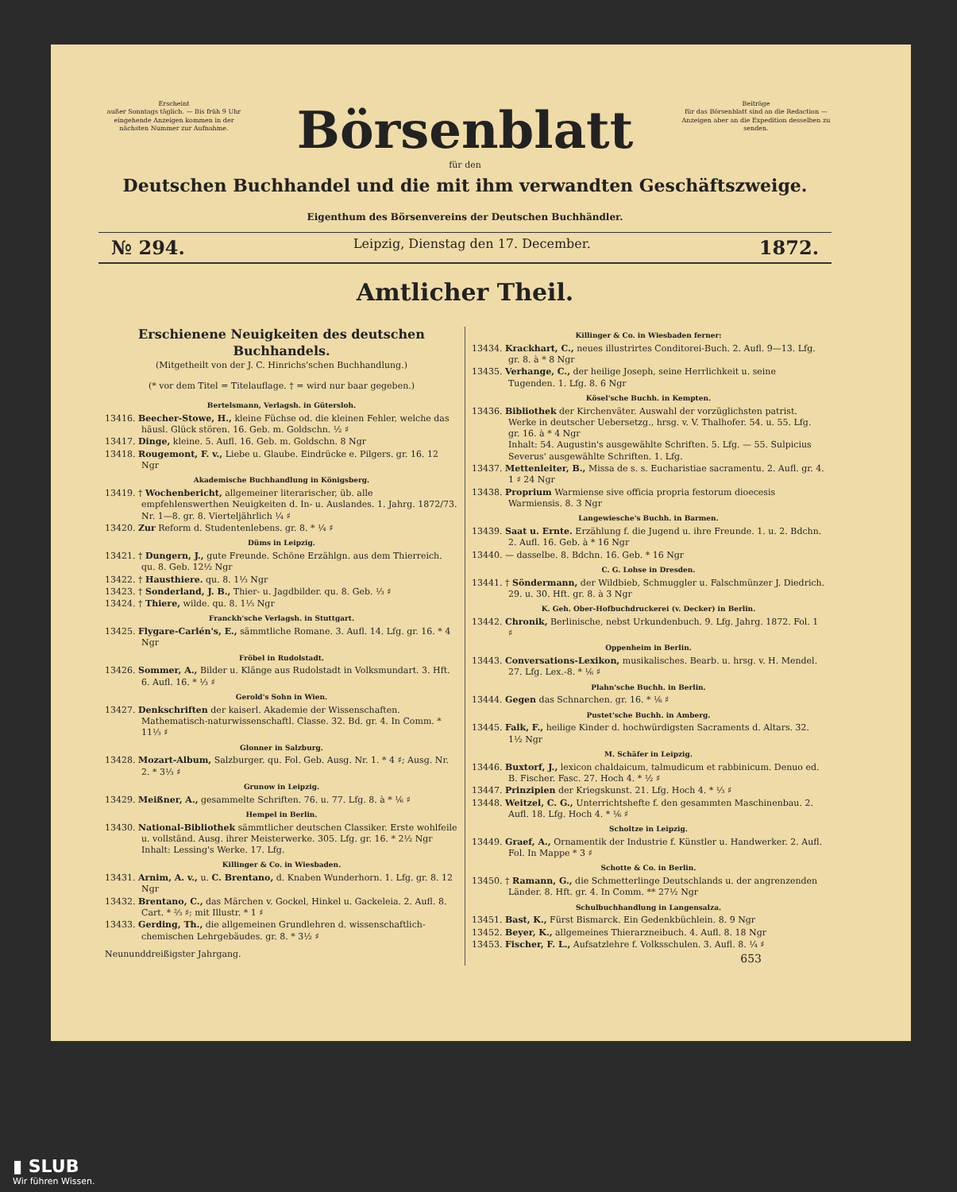Erscheint
außer Sonntags täglich. — Bis früh 9 Uhr eingehende Anzeigen kommen in der nächsten Nummer zur Aufnahme.
Börsenblatt
Beiträge
für das Börsenblatt sind an die Redaction — Anzeigen aber an die Expedition desselben zu senden.
für den
Deutschen Buchhandel und die mit ihm verwandten Geschäftszweige.
Eigenthum des Börsenvereins der Deutschen Buchhändler.
№ 294. Leipzig, Dienstag den 17. December. 1872.
Amtlicher Theil.
Erschienene Neuigkeiten des deutschen Buchhandels.
(Mitgetheilt von der J. C. Hinrichs'schen Buchhandlung.)
(* vor dem Titel = Titelauflage. † = wird nur baar gegeben.)
Bertelsmann, Verlagsh. in Gütersloh.
13416. Beecher-Stowe, H., kleine Füchse od. die kleinen Fehler, welche das häusl. Glück stören. 16. Geb. m. Goldschn. ½ ♯
13417. Dinge, kleine. 5. Aufl. 16. Geb. m. Goldschn. 8 Ngr
13418. Rougemont, F. v., Liebe u. Glaube. Eindrücke e. Pilgers. gr. 16. 12 Ngr
Akademische Buchhandlung in Königsberg.
13419. † Wochenbericht, allgemeiner literarischer, üb. alle empfehlenswerthen Neuigkeiten d. In- u. Auslandes. 1. Jahrg. 1872/73. Nr. 1—8. gr. 8. Vierteljährlich ¼ ♯
13420. Zur Reform d. Studentenlebens. gr. 8. * ¼ ♯
Düms in Leipzig.
13421. † Dungern, J., gute Freunde. Schöne Erzählgn. aus dem Thierreich. qu. 8. Geb. 12½ Ngr
13422. † Hausthiere. qu. 8. 1⅓ Ngr
13423. † Sonderland, J. B., Thier- u. Jagdbilder. qu. 8. Geb. ⅓ ♯
13424. † Thiere, wilde. qu. 8. 1⅓ Ngr
Franckh'sche Verlagsh. in Stuttgart.
13425. Flygare-Carlén's, E., sämmtliche Romane. 3. Aufl. 14. Lfg. gr. 16. * 4 Ngr
Fröbel in Rudolstadt.
13426. Sommer, A., Bilder u. Klänge aus Rudolstadt in Volksmundart. 3. Hft. 6. Aufl. 16. * ⅓ ♯
Gerold's Sohn in Wien.
13427. Denkschriften der kaiserl. Akademie der Wissenschaften. Mathematisch-naturwissenschaftl. Classe. 32. Bd. gr. 4. In Comm. * 11⅓ ♯
Glonner in Salzburg.
13428. Mozart-Album, Salzburger. qu. Fol. Geb. Ausg. Nr. 1. * 4 ♯; Ausg. Nr. 2. * 3⅓ ♯
Grunow in Leipzig.
13429. Meißner, A., gesammelte Schriften. 76. u. 77. Lfg. 8. à * ⅙ ♯
Hempel in Berlin.
13430. National-Bibliothek sämmtlicher deutschen Classiker. Erste wohlfeile u. vollständ. Ausg. ihrer Meisterwerke. 305. Lfg. gr. 16. * 2½ Ngr
Inhalt: Lessing's Werke. 17. Lfg.
Killinger & Co. in Wiesbaden.
13431. Arnim, A. v., u. C. Brentano, d. Knaben Wunderhorn. 1. Lfg. gr. 8. 12 Ngr
13432. Brentano, C., das Märchen v. Gockel, Hinkel u. Gackeleia. 2. Aufl. 8. Cart. * ⅔ ♯; mit Illustr. * 1 ♯
13433. Gerding, Th., die allgemeinen Grundlehren d. wissenschaftlich-chemischen Lehrgebäudes. gr. 8. * 3½ ♯
Neununddreißigster Jahrgang.
Killinger & Co. in Wiesbaden ferner:
13434. Krackhart, C., neues illustrirtes Conditorei-Buch. 2. Aufl. 9—13. Lfg. gr. 8. à * 8 Ngr
13435. Verhange, C., der heilige Joseph, seine Herrlichkeit u. seine Tugenden. 1. Lfg. 8. 6 Ngr
Kösel'sche Buchh. in Kempten.
13436. Bibliothek der Kirchenväter. Auswahl der vorzüglichsten patrist. Werke in deutscher Uebersetzg., hrsg. v. V. Thalhofer. 54. u. 55. Lfg. gr. 16. à * 4 Ngr
Inhalt: 54. Augustin's ausgewählte Schriften. 5. Lfg. — 55. Sulpicius Severus' ausgewählte Schriften. 1. Lfg.
13437. Mettenleiter, B., Missa de s. s. Eucharistiae sacramentu. 2. Aufl. gr. 4. 1 ♯ 24 Ngr
13438. Proprium Warmiense sive officia propria festorum dioecesis Warmiensis. 8. 3 Ngr
Langewiesche's Buchh. in Barmen.
13439. Saat u. Ernte. Erzählung f. die Jugend u. ihre Freunde. 1. u. 2. Bdchn. 2. Aufl. 16. Geb. à * 16 Ngr
13440. — dasselbe. 8. Bdchn. 16. Geb. * 16 Ngr
C. G. Lohse in Dresden.
13441. † Söndermann, der Wildbieb, Schmuggler u. Falschmünzer J. Diedrich. 29. u. 30. Hft. gr. 8. à 3 Ngr
K. Geh. Ober-Hofbuchdruckerei (v. Decker) in Berlin.
13442. Chronik, Berlinische, nebst Urkundenbuch. 9. Lfg. Jahrg. 1872. Fol. 1 ♯
Oppenheim in Berlin.
13443. Conversations-Lexikon, musikalisches. Bearb. u. hrsg. v. H. Mendel. 27. Lfg. Lex.-8. * ⅙ ♯
Plahn'sche Buchh. in Berlin.
13444. Gegen das Schnarchen. gr. 16. * ⅙ ♯
Pustet'sche Buchh. in Amberg.
13445. Falk, F., heilige Kinder d. hochwürdigsten Sacraments d. Altars. 32. 1½ Ngr
M. Schäfer in Leipzig.
13446. Buxtorf, J., lexicon chaldaicum, talmudicum et rabbinicum. Denuo ed. B. Fischer. Fasc. 27. Hoch 4. * ½ ♯
13447. Prinzipien der Kriegskunst. 21. Lfg. Hoch 4. * ⅓ ♯
13448. Weitzel, C. G., Unterrichtshefte f. den gesammten Maschinenbau. 2. Aufl. 18. Lfg. Hoch 4. * ⅙ ♯
Scholtze in Leipzig.
13449. Graef, A., Ornamentik der Industrie f. Künstler u. Handwerker. 2. Aufl. Fol. In Mappe * 3 ♯
Schotte & Co. in Berlin.
13450. † Ramann, G., die Schmetterlinge Deutschlands u. der angrenzenden Länder. 8. Hft. gr. 4. In Comm. ** 27½ Ngr
Schulbuchhandlung in Langensalza.
13451. Bast, K., Fürst Bismarck. Ein Gedenkbüchlein. 8. 9 Ngr
13452. Beyer, K., allgemeines Thierarzneibuch. 4. Aufl. 8. 18 Ngr
13453. Fischer, F. L., Aufsatzlehre f. Volksschulen. 3. Aufl. 8. ¼ ♯
653
▮ SLUB
Wir führen Wissen.